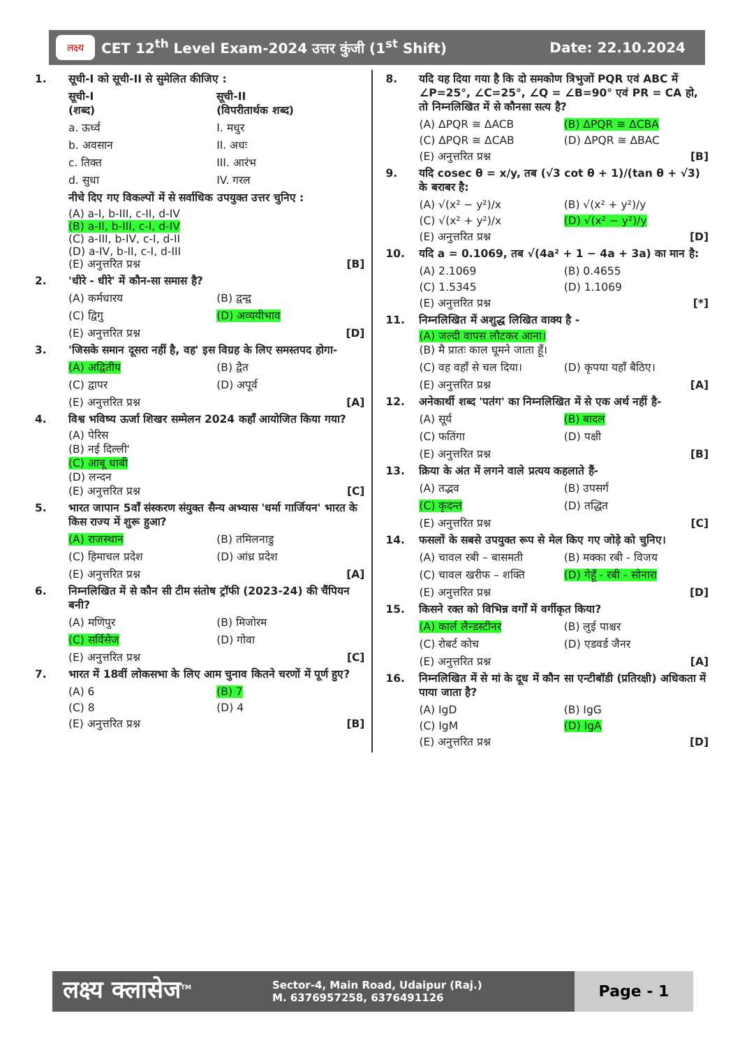CET 12<sup>th</sup> Level Exam-2024 उत्तर कुंजी (1<sup>st</sup> Shift) Date: 22.10.2024 लक्ष्य
1. सूची-I को सूची-II से सुमेलित कीजिए :
सूची-I
(शब्द) सूची-II
(विपरीतार्थक शब्द)
a. ऊर्ध्व I. मधुर
b. अवसान II. अधः
c. तिक्त III. आरंभ
d. सुधा IV. गरल
नीचे दिए गए विकल्पों में से सर्वाधिक उपयुक्त उत्तर चुनिए :
(A) a-I, b-III, c-II, d-IV
(B) a-II, b-III, c-I, d-IV
(C) a-III, b-IV, c-I, d-II
(D) a-IV, b-II, c-I, d-III
(E) अनुत्तरित प्रश्न [B]
2. 'धीरे - धीरे' में कौन-सा समास है?
(A) कर्मधारय (B) द्वन्द्व
(C) द्विगु (D) अव्ययीभाव
(E) अनुत्तरित प्रश्न [D]
3. 'जिसके समान दूसरा नहीं है, वह' इस विग्रह के लिए समस्तपद होगा-
(A) अद्वितीय (B) द्वैत
(C) द्वापर (D) अपूर्व
(E) अनुत्तरित प्रश्न [A]
4. विश्व भविष्य ऊर्जा शिखर सम्मेलन 2024 कहाँ आयोजित किया गया?
(A) पेरिस
(B) नई दिल्ली'
(C) आबू धाबी
(D) लन्दन
(E) अनुत्तरित प्रश्न [C]
5. भारत जापान 5वाँ संस्करण संयुक्त सैन्य अभ्यास 'धर्मा गार्जियन' भारत के किस राज्य में शुरू हुआ?
(A) राजस्थान (B) तमिलनाडु
(C) हिमाचल प्रदेश (D) आंध्र प्रदेश
(E) अनुत्तरित प्रश्न [A]
6. निम्नलिखित में से कौन सी टीम संतोष ट्रॉफी (2023-24) की चैंपियन बनी?
(A) मणिपुर (B) मिजोरम
(C) सर्विसेज (D) गोवा
(E) अनुत्तरित प्रश्न [C]
7. भारत में 18वीं लोकसभा के लिए आम चुनाव कितने चरणों में पूर्ण हुए?
(A) 6 (B) 7
(C) 8 (D) 4
(E) अनुत्तरित प्रश्न [B]
8. यदि यह दिया गया है कि दो समकोण त्रिभुजों PQR एवं ABC में ∠P=25°, ∠C=25°, ∠Q = ∠B=90° एवं PR = CA हो, तो निम्नलिखित में से कौनसा सत्य है?
(A) ΔPQR ≅ ΔACB (B) ΔPQR ≅ ΔCBA
(C) ΔPQR ≅ ΔCAB (D) ΔPQR ≅ ΔBAC
(E) अनुत्तरित प्रश्न [B]
9. यदि cosec θ = x/y, तब (√3 cot θ + 1)/(tan θ + √3) के बराबर है:
(A) √(x² − y²)/x (B) √(x² + y²)/y
(C) √(x² + y²)/x (D) √(x² − y²)/y
(E) अनुत्तरित प्रश्न [D]
10. यदि a = 0.1069, तब √(4a² + 1 − 4a + 3a) का मान है:
(A) 2.1069 (B) 0.4655
(C) 1.5345 (D) 1.1069
(E) अनुत्तरित प्रश्न [*]
11. निम्नलिखित में अशुद्ध लिखित वाक्य है -
(A) जल्दी वापस लौटकर आना।
(B) मै प्रातः काल घूमने जाता हूँ।
(C) वह वहाँ से चल दिया। (D) कृपया यहाँ बैठिए।
(E) अनुत्तरित प्रश्न [A]
12. अनेकार्थी शब्द 'पतंग' का निम्नलिखित में से एक अर्थ नहीं है-
(A) सूर्य (B) बादल
(C) फतिंगा (D) पक्षी
(E) अनुत्तरित प्रश्न [B]
13. क्रिया के अंत में लगने वाले प्रत्यय कहलाते हैं-
(A) तद्भव (B) उपसर्ग
(C) कृदन्त (D) तद्धित
(E) अनुत्तरित प्रश्न [C]
14. फसलों के सबसे उपयुक्त रूप से मेल किए गए जोड़े को चुनिए।
(A) चावल रबी – बासमती (B) मक्का रबी - विजय
(C) चावल खरीफ – शक्ति (D) गेहूँ - रबी - सोनारा
(E) अनुत्तरित प्रश्न [D]
15. किसने रक्त को विभिन्न वर्गों में वर्गीकृत किया?
(A) कार्ल लैन्डस्टीनर (B) लुई पाश्चर
(C) रोबर्ट कोच (D) एडवर्ड जैनर
(E) अनुत्तरित प्रश्न [A]
16. निम्नलिखित में से मां के दूध में कौन सा एन्टीबॉडी (प्रतिरक्षी) अधिकता में पाया जाता है?
(A) IgD (B) IgG
(C) IgM (D) IgA
(E) अनुत्तरित प्रश्न [D]
लक्ष्य क्लासेज<sup>TM</sup>
Sector-4, Main Road, Udaipur (Raj.)
M. 6376957258, 6376491126
Page - 1